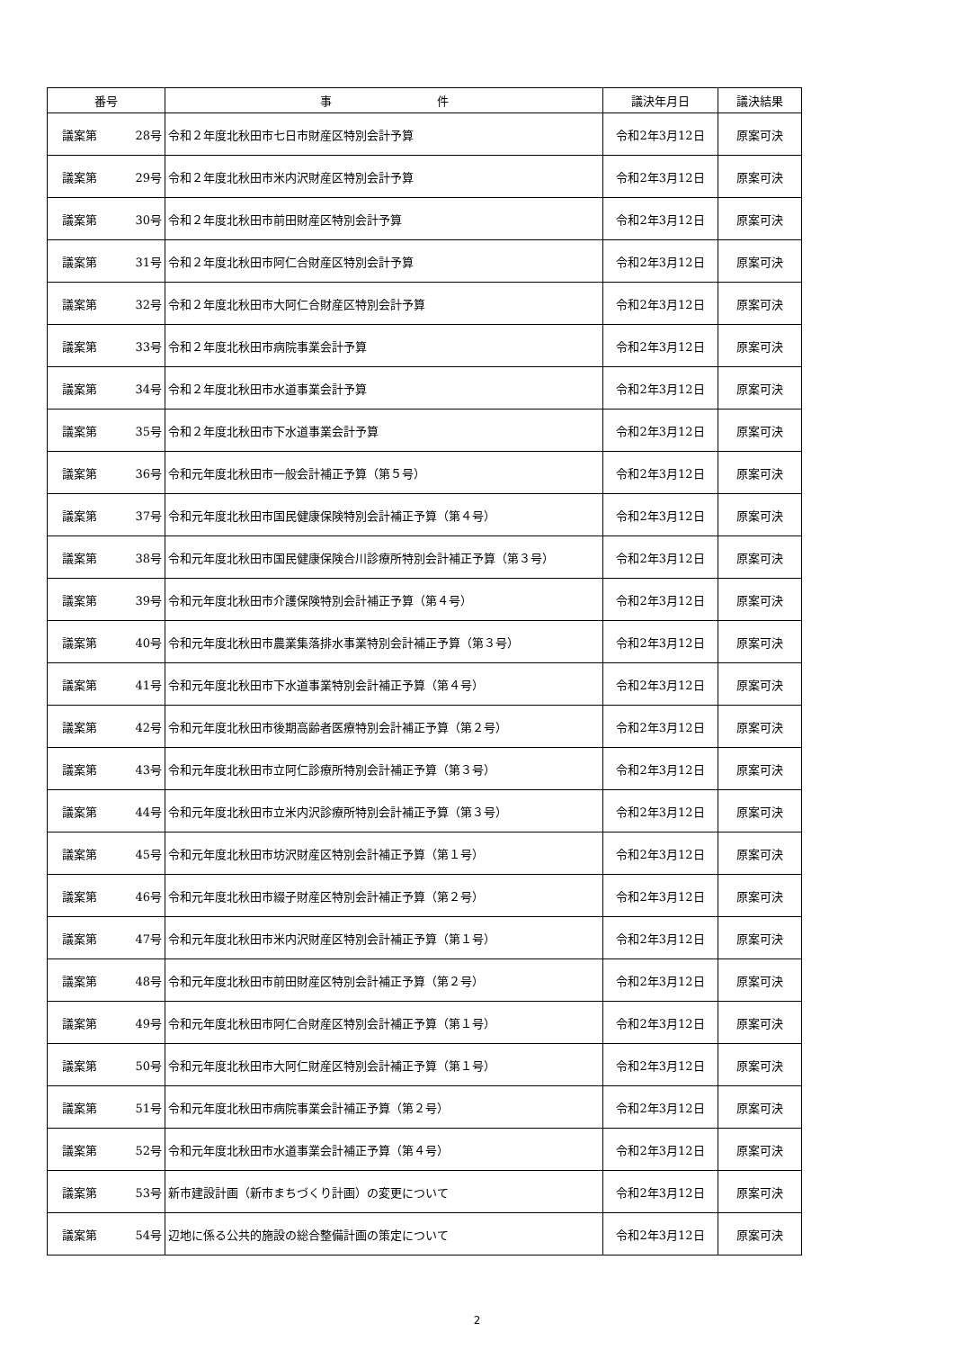| 番号 | 事 件 | 議決年月日 | 議決結果 |
| --- | --- | --- | --- |
| 議案第 28号 | 令和２年度北秋田市七日市財産区特別会計予算 | 令和2年3月12日 | 原案可決 |
| 議案第 29号 | 令和２年度北秋田市米内沢財産区特別会計予算 | 令和2年3月12日 | 原案可決 |
| 議案第 30号 | 令和２年度北秋田市前田財産区特別会計予算 | 令和2年3月12日 | 原案可決 |
| 議案第 31号 | 令和２年度北秋田市阿仁合財産区特別会計予算 | 令和2年3月12日 | 原案可決 |
| 議案第 32号 | 令和２年度北秋田市大阿仁合財産区特別会計予算 | 令和2年3月12日 | 原案可決 |
| 議案第 33号 | 令和２年度北秋田市病院事業会計予算 | 令和2年3月12日 | 原案可決 |
| 議案第 34号 | 令和２年度北秋田市水道事業会計予算 | 令和2年3月12日 | 原案可決 |
| 議案第 35号 | 令和２年度北秋田市下水道事業会計予算 | 令和2年3月12日 | 原案可決 |
| 議案第 36号 | 令和元年度北秋田市一般会計補正予算（第５号） | 令和2年3月12日 | 原案可決 |
| 議案第 37号 | 令和元年度北秋田市国民健康保険特別会計補正予算（第４号） | 令和2年3月12日 | 原案可決 |
| 議案第 38号 | 令和元年度北秋田市国民健康保険合川診療所特別会計補正予算（第３号） | 令和2年3月12日 | 原案可決 |
| 議案第 39号 | 令和元年度北秋田市介護保険特別会計補正予算（第４号） | 令和2年3月12日 | 原案可決 |
| 議案第 40号 | 令和元年度北秋田市農業集落排水事業特別会計補正予算（第３号） | 令和2年3月12日 | 原案可決 |
| 議案第 41号 | 令和元年度北秋田市下水道事業特別会計補正予算（第４号） | 令和2年3月12日 | 原案可決 |
| 議案第 42号 | 令和元年度北秋田市後期高齢者医療特別会計補正予算（第２号） | 令和2年3月12日 | 原案可決 |
| 議案第 43号 | 令和元年度北秋田市立阿仁診療所特別会計補正予算（第３号） | 令和2年3月12日 | 原案可決 |
| 議案第 44号 | 令和元年度北秋田市立米内沢診療所特別会計補正予算（第３号） | 令和2年3月12日 | 原案可決 |
| 議案第 45号 | 令和元年度北秋田市坊沢財産区特別会計補正予算（第１号） | 令和2年3月12日 | 原案可決 |
| 議案第 46号 | 令和元年度北秋田市綴子財産区特別会計補正予算（第２号） | 令和2年3月12日 | 原案可決 |
| 議案第 47号 | 令和元年度北秋田市米内沢財産区特別会計補正予算（第１号） | 令和2年3月12日 | 原案可決 |
| 議案第 48号 | 令和元年度北秋田市前田財産区特別会計補正予算（第２号） | 令和2年3月12日 | 原案可決 |
| 議案第 49号 | 令和元年度北秋田市阿仁合財産区特別会計補正予算（第１号） | 令和2年3月12日 | 原案可決 |
| 議案第 50号 | 令和元年度北秋田市大阿仁財産区特別会計補正予算（第１号） | 令和2年3月12日 | 原案可決 |
| 議案第 51号 | 令和元年度北秋田市病院事業会計補正予算（第２号） | 令和2年3月12日 | 原案可決 |
| 議案第 52号 | 令和元年度北秋田市水道事業会計補正予算（第４号） | 令和2年3月12日 | 原案可決 |
| 議案第 53号 | 新市建設計画（新市まちづくり計画）の変更について | 令和2年3月12日 | 原案可決 |
| 議案第 54号 | 辺地に係る公共的施設の総合整備計画の策定について | 令和2年3月12日 | 原案可決 |
2